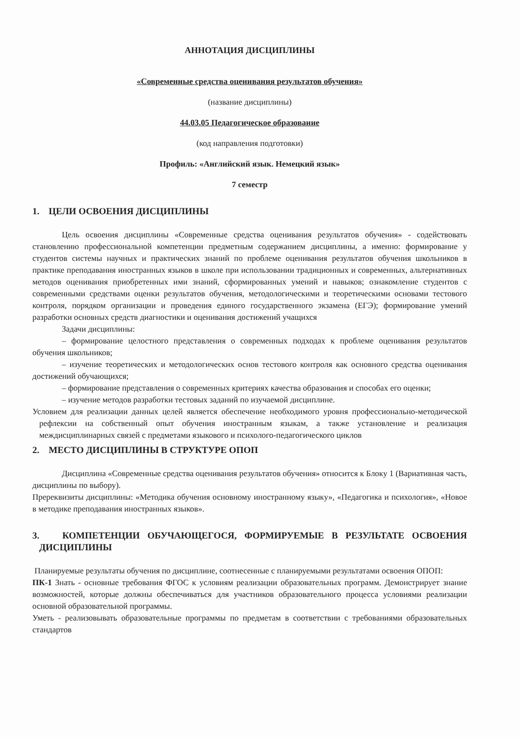АННОТАЦИЯ ДИСЦИПЛИНЫ
«Современные средства оценивания результатов обучения»
(название дисциплины)
44.03.05 Педагогическое образование
(код направления подготовки)
Профиль: «Английский язык. Немецкий язык»
7 семестр
1. ЦЕЛИ ОСВОЕНИЯ ДИСЦИПЛИНЫ
Цель освоения дисциплины «Современные средства оценивания результатов обучения» - содействовать становлению профессиональной компетенции предметным содержанием дисциплины, а именно: формирование у студентов системы научных и практических знаний по проблеме оценивания результатов обучения школьников в практике преподавания иностранных языков в школе при использовании традиционных и современных, альтернативных методов оценивания приобретенных ими знаний, сформированных умений и навыков; ознакомление студентов с современными средствами оценки результатов обучения, методологическими и теоретическими основами тестового контроля, порядком организации и проведения единого государственного экзамена (ЕГЭ); формирование умений разработки основных средств диагностики и оценивания достижений учащихся
Задачи дисциплины:
– формирование целостного представления о современных подходах к проблеме оценивания результатов обучения школьников;
– изучение теоретических и методологических основ тестового контроля как основного средства оценивания достижений обучающихся;
– формирование представления о современных критериях качества образования и способах его оценки;
– изучение методов разработки тестовых заданий по изучаемой дисциплине.
Условием для реализации данных целей является обеспечение необходимого уровня профессионально-методической рефлексии на собственный опыт обучения иностранным языкам, а также установление и реализация междисциплинарных связей с предметами языкового и психолого-педагогического циклов
2. МЕСТО ДИСЦИПЛИНЫ В СТРУКТУРЕ ОПОП
Дисциплина «Современные средства оценивания результатов обучения» относится к Блоку 1 (Вариативная часть, дисциплины по выбору).
Пререквизиты дисциплины: «Методика обучения основному иностранному языку», «Педагогика и психология», «Новое в методике преподавания иностранных языков».
3. КОМПЕТЕНЦИИ ОБУЧАЮЩЕГОСЯ, ФОРМИРУЕМЫЕ В РЕЗУЛЬТАТЕ ОСВОЕНИЯ ДИСЦИПЛИНЫ
Планируемые результаты обучения по дисциплине, соотнесенные с планируемыми результатами освоения ОПОП:
ПК-1 Знать - основные требования ФГОС к условиям реализации образовательных программ. Демонстрирует знание возможностей, которые должны обеспечиваться для участников образовательного процесса условиями реализации основной образовательной программы.
Уметь - реализовывать образовательные программы по предметам в соответствии с требованиями образовательных стандартов